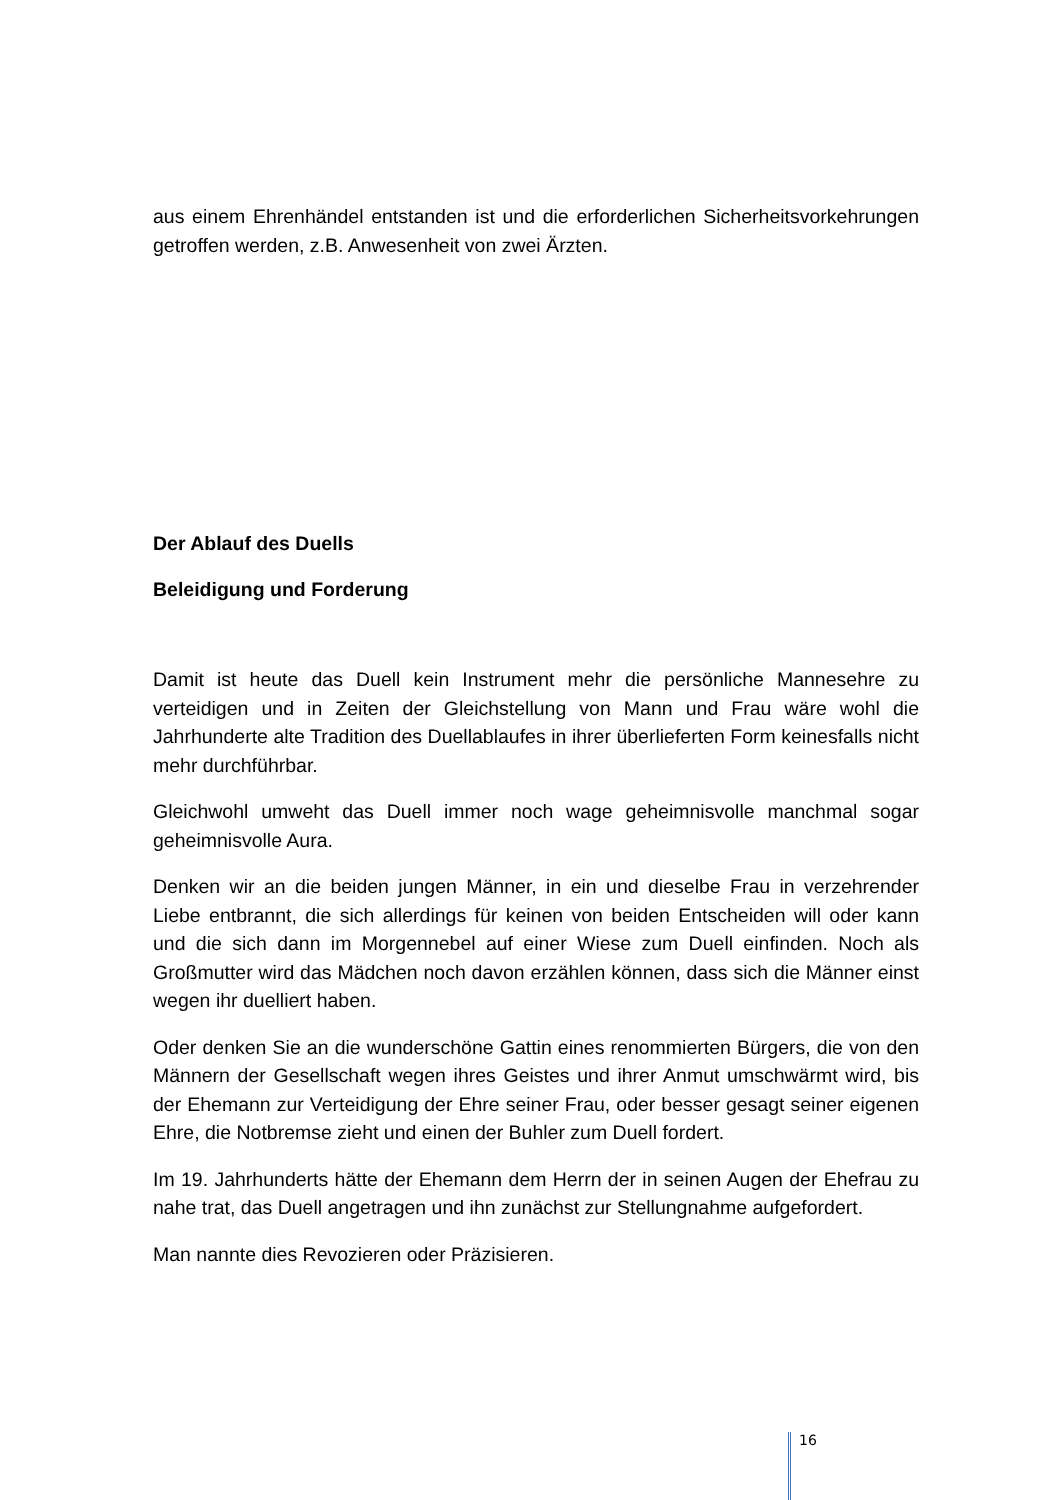aus einem Ehrenhändel entstanden ist und die erforderlichen Sicherheitsvorkehrungen getroffen werden, z.B. Anwesenheit von zwei Ärzten.
Der Ablauf des Duells
Beleidigung und Forderung
Damit ist heute das Duell kein Instrument mehr die persönliche Mannesehre zu verteidigen und in Zeiten der Gleichstellung von Mann und Frau wäre wohl die Jahrhunderte alte Tradition des Duellablaufes in ihrer überlieferten Form keinesfalls nicht mehr durchführbar.
Gleichwohl umweht das Duell immer noch wage geheimnisvolle manchmal sogar geheimnisvolle Aura.
Denken wir an die beiden jungen Männer, in ein und dieselbe Frau in verzehrender Liebe entbrannt, die sich allerdings für keinen von beiden Entscheiden will oder kann und die sich dann im Morgennebel auf einer Wiese zum Duell einfinden. Noch als Großmutter wird das Mädchen noch davon erzählen können, dass sich die Männer einst wegen ihr duelliert haben.
Oder denken Sie an die wunderschöne Gattin eines renommierten Bürgers, die von den Männern der Gesellschaft wegen ihres Geistes und ihrer Anmut umschwärmt wird, bis der Ehemann zur Verteidigung der Ehre seiner Frau, oder besser gesagt seiner eigenen Ehre, die Notbremse zieht und einen der Buhler zum Duell fordert.
Im 19. Jahrhunderts hätte der Ehemann dem Herrn der in seinen Augen der Ehefrau zu nahe trat, das Duell angetragen und ihn zunächst zur Stellungnahme aufgefordert.
Man nannte dies Revozieren oder Präzisieren.
16